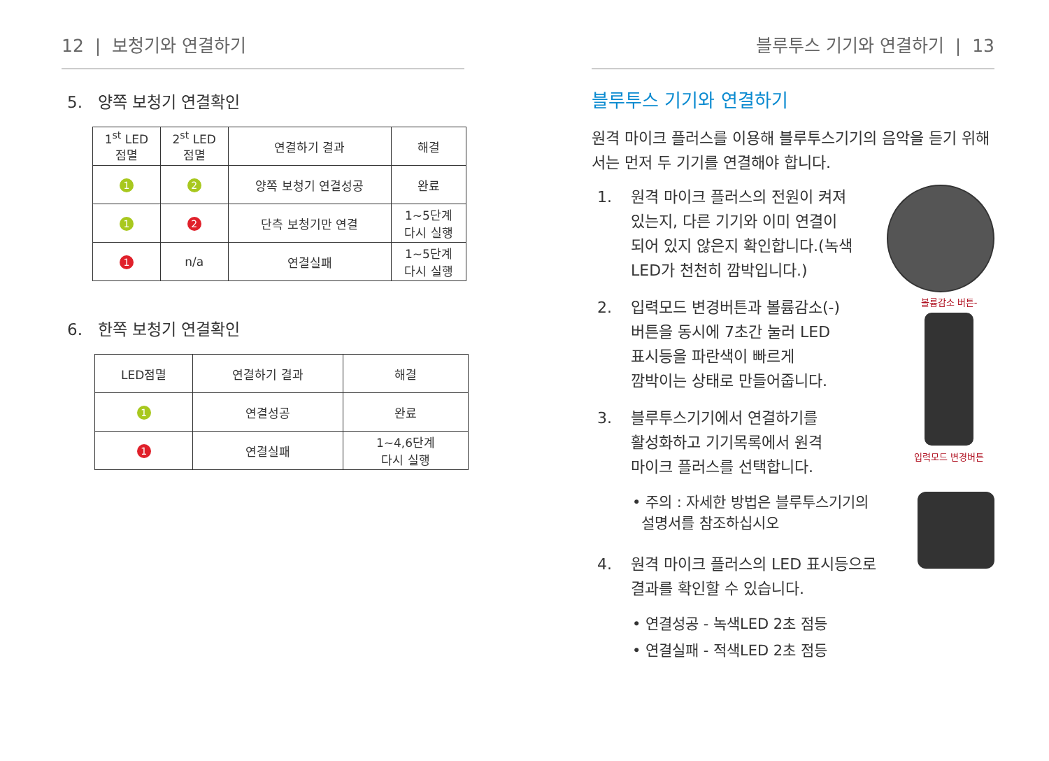12 | 보청기와 연결하기
5. 양쪽 보청기 연결확인
| 1<sup>st</sup> LED 점멸 | 2<sup>st</sup> LED 점멸 | 연결하기 결과 | 해결 |
| --- | --- | --- | --- |
| 1 | 2 | 양쪽 보청기 연결성공 | 완료 |
| 1 | 2 | 단측 보청기만 연결 | 1~5단계 다시 실행 |
| 1 | n/a | 연결실패 | 1~5단계 다시 실행 |
6. 한쪽 보청기 연결확인
| LED점멸 | 연결하기 결과 | 해결 |
| --- | --- | --- |
| 1 | 연결성공 | 완료 |
| 1 | 연결실패 | 1~4,6단계 다시 실행 |
블루투스 기기와 연결하기 | 13
블루투스 기기와 연결하기
원격 마이크 플러스를 이용해 블루투스기기의 음악을 듣기 위해서는 먼저 두 기기를 연결해야 합니다.
1. 원격 마이크 플러스의 전원이 켜져
있는지, 다른 기기와 이미 연결이
되어 있지 않은지 확인합니다.(녹색
LED가 천천히 깜박입니다.)
볼륨감소 버튼-
입력모드 변경버튼
2. 입력모드 변경버튼과 볼륨감소(-)
버튼을 동시에 7초간 눌러 LED
표시등을 파란색이 빠르게
깜박이는 상태로 만들어줍니다.
3. 블루투스기기에서 연결하기를
활성화하고 기기목록에서 원격
마이크 플러스를 선택합니다.
• 주의 : 자세한 방법은 블루투스기기의
설명서를 참조하십시오
4. 원격 마이크 플러스의 LED 표시등으로
결과를 확인할 수 있습니다.
• 연결성공 - 녹색LED 2초 점등
• 연결실패 - 적색LED 2초 점등